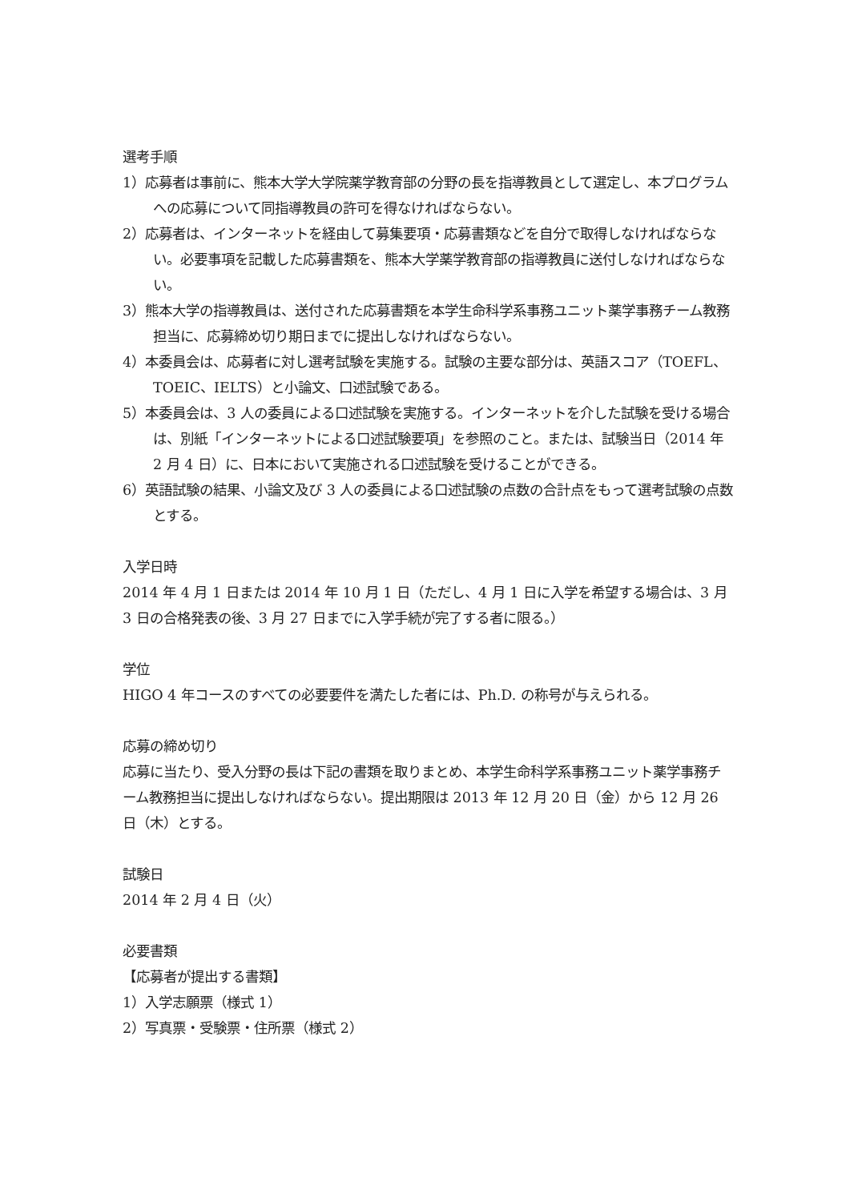選考手順
1）応募者は事前に、熊本大学大学院薬学教育部の分野の長を指導教員として選定し、本プログラムへの応募について同指導教員の許可を得なければならない。
2）応募者は、インターネットを経由して募集要項・応募書類などを自分で取得しなければならない。必要事項を記載した応募書類を、熊本大学薬学教育部の指導教員に送付しなければならない。
3）熊本大学の指導教員は、送付された応募書類を本学生命科学系事務ユニット薬学事務チーム教務担当に、応募締め切り期日までに提出しなければならない。
4）本委員会は、応募者に対し選考試験を実施する。試験の主要な部分は、英語スコア（TOEFL、TOEIC、IELTS）と小論文、口述試験である。
5）本委員会は、3 人の委員による口述試験を実施する。インターネットを介した試験を受ける場合は、別紙「インターネットによる口述試験要項」を参照のこと。または、試験当日（2014 年 2 月 4 日）に、日本において実施される口述試験を受けることができる。
6）英語試験の結果、小論文及び 3 人の委員による口述試験の点数の合計点をもって選考試験の点数とする。
入学日時
2014 年 4 月 1 日または 2014 年 10 月 1 日（ただし、4 月 1 日に入学を希望する場合は、3 月 3 日の合格発表の後、3 月 27 日までに入学手続が完了する者に限る。）
学位
HIGO 4 年コースのすべての必要要件を満たした者には、Ph.D. の称号が与えられる。
応募の締め切り
応募に当たり、受入分野の長は下記の書類を取りまとめ、本学生命科学系事務ユニット薬学事務チーム教務担当に提出しなければならない。提出期限は 2013 年 12 月 20 日（金）から 12 月 26 日（木）とする。
試験日
2014 年 2 月 4 日（火）
必要書類
【応募者が提出する書類】
1）入学志願票（様式 1）
2）写真票・受験票・住所票（様式 2）